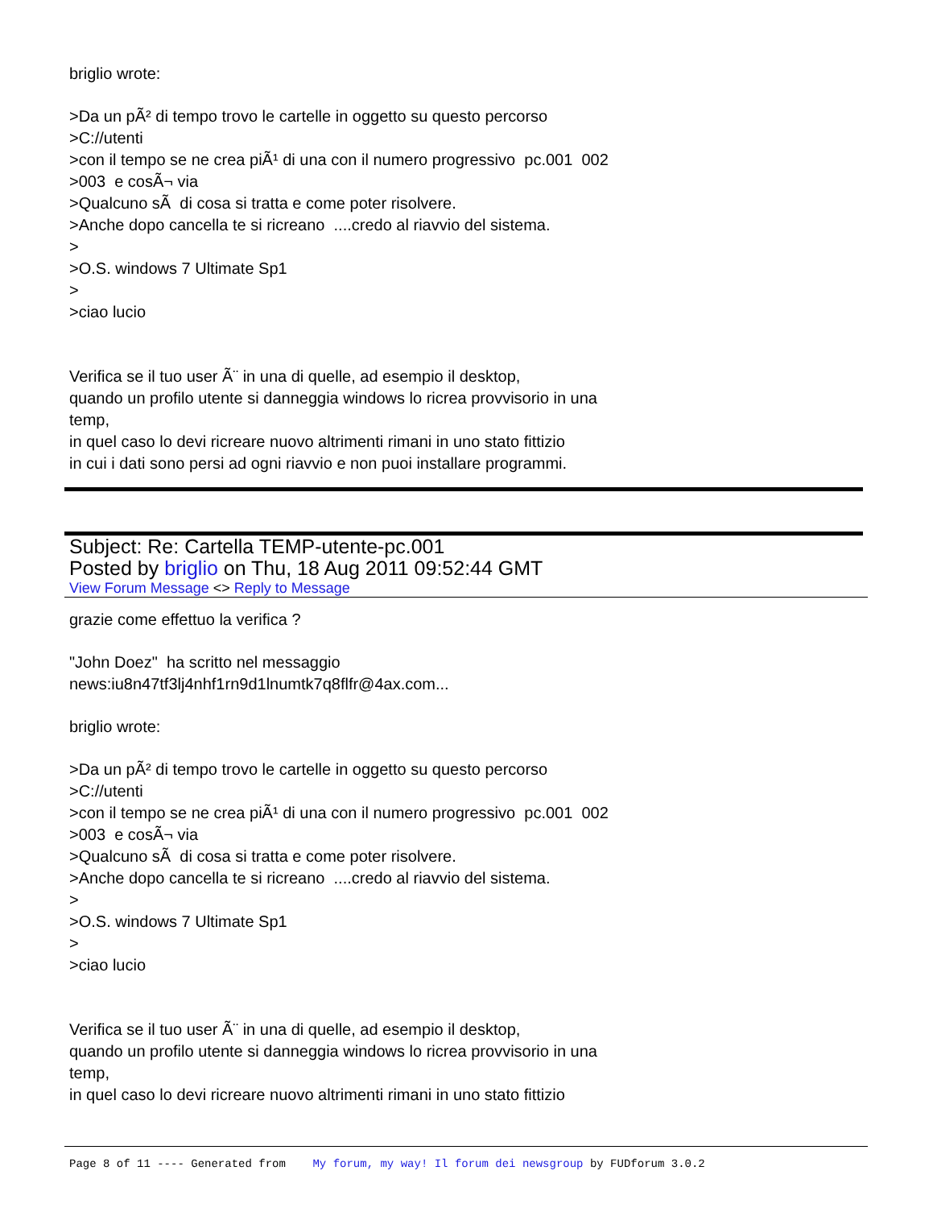briglio wrote:
>Da un pÃ² di tempo trovo le cartelle in oggetto su questo percorso
>C://utenti
>con il tempo se ne crea piÃ¹ di una con il numero progressivo pc.001 002
>003 e cosÃ¬ via
>Qualcuno sÃ di cosa si tratta e come poter risolvere.
>Anche dopo cancella te si ricreano ....credo al riavvio del sistema.
>
>O.S. windows 7 Ultimate Sp1
>
>ciao lucio
Verifica se il tuo user Ã¨ in una di quelle, ad esempio il desktop,
quando un profilo utente si danneggia windows lo ricrea provvisorio in una
temp,
in quel caso lo devi ricreare nuovo altrimenti rimani in uno stato fittizio
in cui i dati sono persi ad ogni riavvio e non puoi installare programmi.
Subject: Re: Cartella TEMP-utente-pc.001
Posted by briglio on Thu, 18 Aug 2011 09:52:44 GMT
View Forum Message <> Reply to Message
grazie come effettuo la verifica ?
"John Doez" ha scritto nel messaggio
news:iu8n47tf3lj4nhf1rn9d1lnumtk7q8flfr@4ax.com...
briglio wrote:
>Da un pÃ² di tempo trovo le cartelle in oggetto su questo percorso
>C://utenti
>con il tempo se ne crea piÃ¹ di una con il numero progressivo pc.001 002
>003 e cosÃ¬ via
>Qualcuno sÃ di cosa si tratta e come poter risolvere.
>Anche dopo cancella te si ricreano ....credo al riavvio del sistema.
>
>O.S. windows 7 Ultimate Sp1
>
>ciao lucio
Verifica se il tuo user Ã¨ in una di quelle, ad esempio il desktop,
quando un profilo utente si danneggia windows lo ricrea provvisorio in una
temp,
in quel caso lo devi ricreare nuovo altrimenti rimani in uno stato fittizio
Page 8 of 11 ---- Generated from My forum, my way! Il forum dei newsgroup by FUDforum 3.0.2